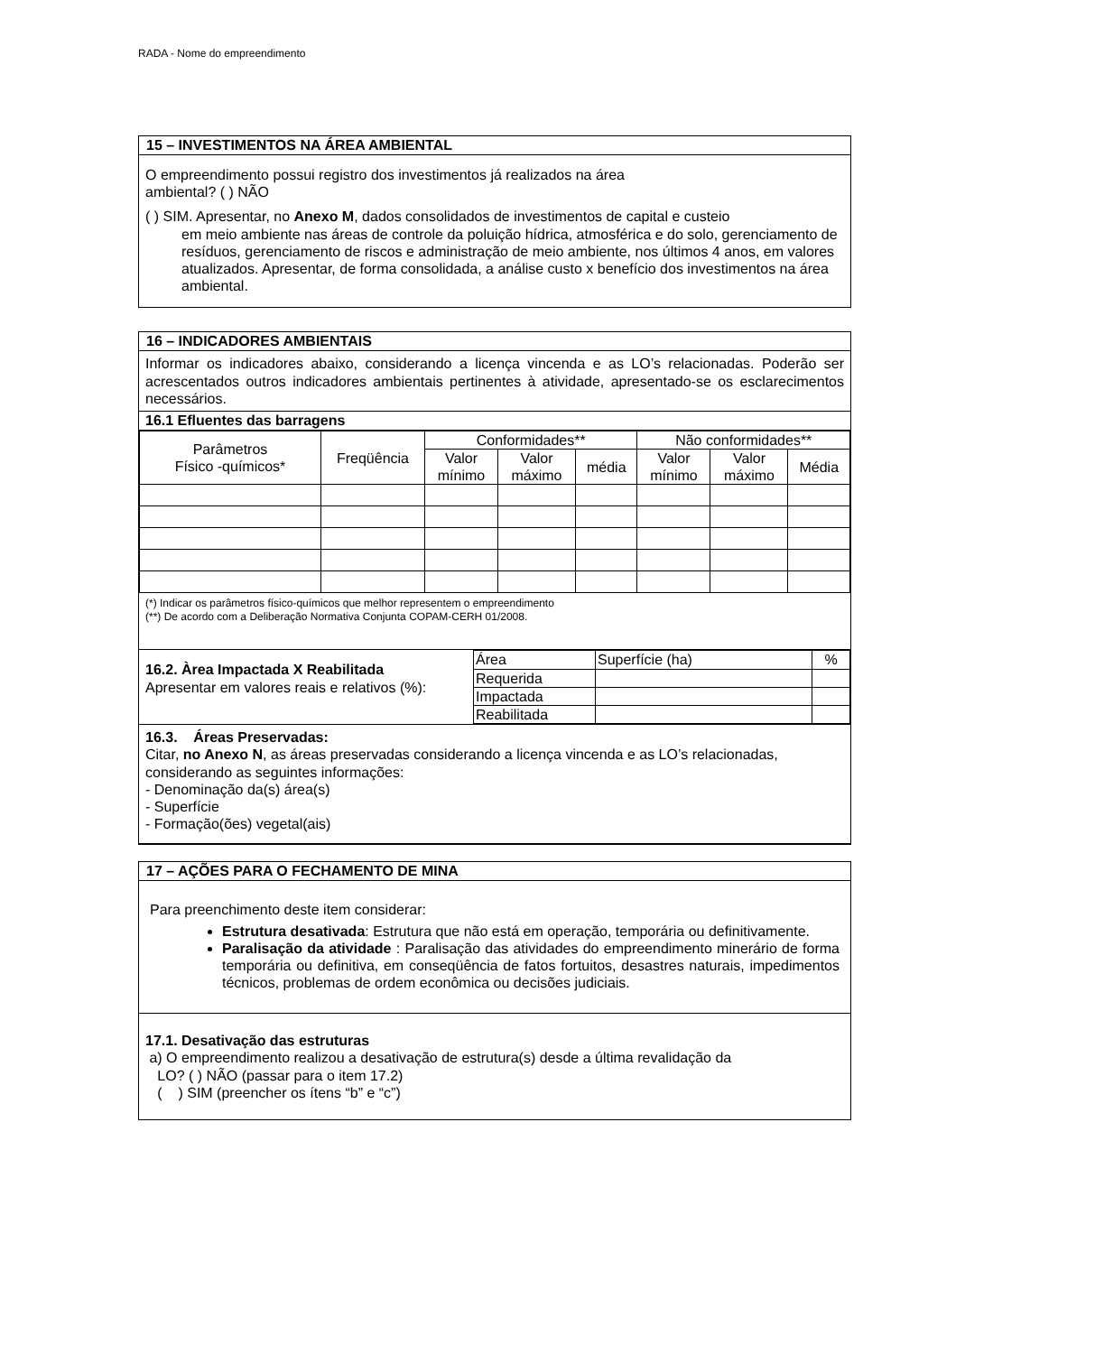RADA - Nome do empreendimento
15 – INVESTIMENTOS NA ÁREA AMBIENTAL
O empreendimento possui registro dos investimentos já realizados na área
ambiental? ( ) NÃO
( ) SIM. Apresentar, no Anexo M, dados consolidados de investimentos de capital e custeio
em meio ambiente nas áreas de controle da poluição hídrica, atmosférica e do solo, gerenciamento de resíduos, gerenciamento de riscos e administração de meio ambiente, nos últimos 4 anos, em valores atualizados. Apresentar, de forma consolidada, a análise custo x benefício dos investimentos na área ambiental.
16 – INDICADORES AMBIENTAIS
Informar os indicadores abaixo, considerando a licença vincenda e as LO’s relacionadas. Poderão ser acrescentados outros indicadores ambientais pertinentes à atividade, apresentado-se os esclarecimentos necessários.
16.1 Efluentes das barragens
| Parâmetros Físico -químicos* | Freqüência | Conformidades** | | | Não conformidades** | | |
| | | Valor mínimo | Valor máximo | média | Valor mínimo | Valor máximo | Média |
(*) Indicar os parâmetros físico-químicos que melhor representem o empreendimento
(**) De acordo com a Deliberação Normativa Conjunta COPAM-CERH 01/2008.
16.2. Àrea Impactada X Reabilitada
Apresentar em valores reais e relativos (%):
| Área | Superfície (ha) | % |
| Requerida | | |
| Impactada | | |
| Reabilitada | | |
16.3. Áreas Preservadas:
Citar, no Anexo N, as áreas preservadas considerando a licença vincenda e as LO’s relacionadas, considerando as seguintes informações:
- Denominação da(s) área(s)
- Superfície
- Formação(ões) vegetal(ais)
17 – AÇÕES PARA O FECHAMENTO DE MINA
Para preenchimento deste item considerar:
Estrutura desativada: Estrutura que não está em operação, temporária ou definitivamente.
Paralisação da atividade : Paralisação das atividades do empreendimento minerário de forma temporária ou definitiva, em conseqüência de fatos fortuitos, desastres naturais, impedimentos técnicos, problemas de ordem econômica ou decisões judiciais.
17.1. Desativação das estruturas
a) O empreendimento realizou a desativação de estrutura(s) desde a última revalidação da
LO? ( ) NÃO (passar para o item 17.2)
( ) SIM (preencher os ítens “b” e “c”)